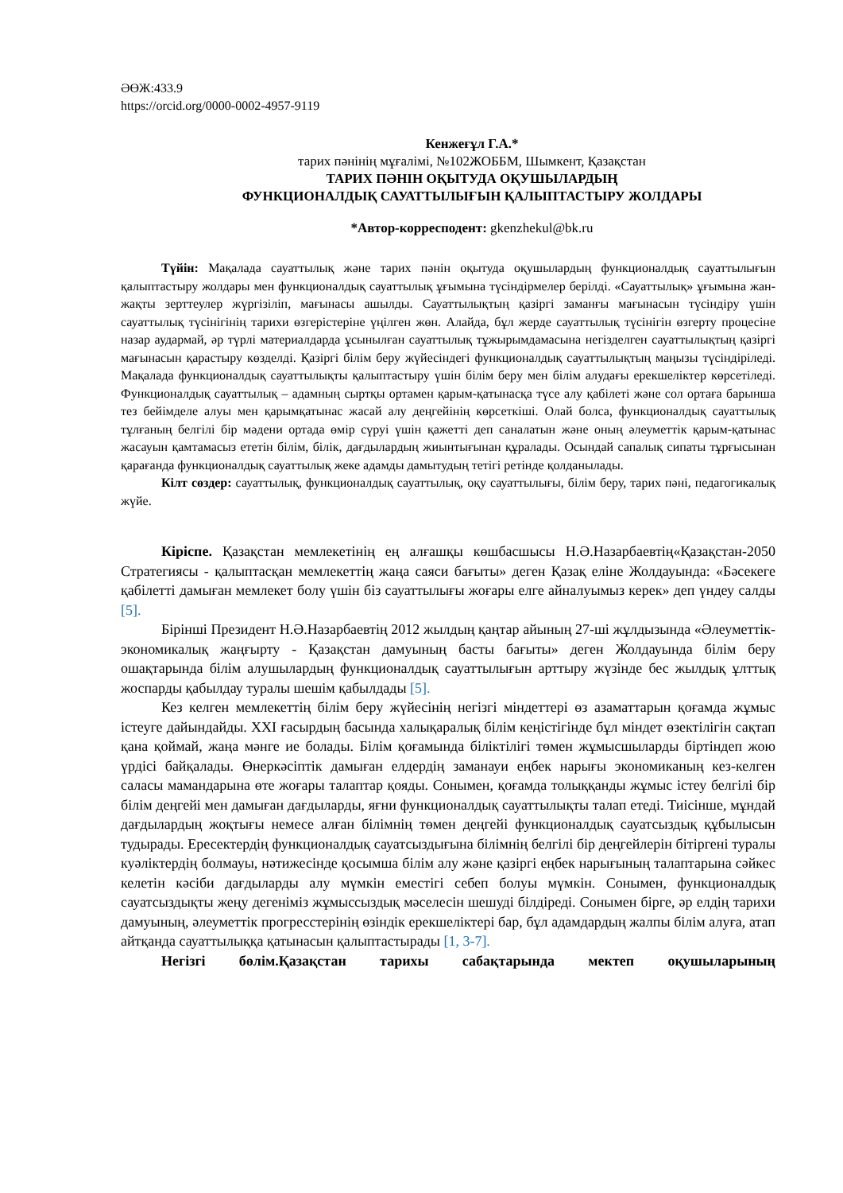ӘӨЖ:433.9
https://orcid.org/0000-0002-4957-9119
Кенжеғұл Г.А.*
тарих пәнінің мұғалімі, №102ЖОББМ, Шымкент, Қазақстан
ТАРИХ ПӘНІН ОҚЫТУДА ОҚУШЫЛАРДЫҢ
ФУНКЦИОНАЛДЫҚ САУАТТЫЛЫҒЫН ҚАЛЫПТАСТЫРУ ЖОЛДАРЫ
*Автор-корресподент: gkenzhekul@bk.ru
Түйін: Мақалада сауаттылық және тарих пәнін оқытуда оқушылардың функционалдық сауаттылығын қалыптастыру жолдары мен функционалдық сауаттылық ұғымына түсіндірмелер берілді. «Сауаттылық» ұғымына жан-жақты зерттеулер жүргізіліп, мағынасы ашылды. Сауаттылықтың қазіргі заманғы мағынасын түсіндіру үшін сауаттылық түсінігінің тарихи өзгерістеріне үңілген жөн. Алайда, бұл жерде сауаттылық түсінігін өзгерту процесіне назар аудармай, әр түрлі материалдарда ұсынылған сауаттылық тұжырымдамасына негізделген сауаттылықтың қазіргі мағынасын қарастыру көзделді. Қазіргі білім беру жүйесіндегі функционалдық сауаттылықтың маңызы түсіндіріледі. Мақалада функционалдық сауаттылықты қалыптастыру үшін білім беру мен білім алудағы ерекшеліктер көрсетіледі. Функционалдық сауаттылық – адамның сыртқы ортамен қарым-қатынасқа түсе алу қабілеті және сол ортаға барынша тез бейімделе алуы мен қарымқатынас жасай алу деңгейінің көрсеткіші. Олай болса, функционалдық сауаттылық тұлғаның белгілі бір мәдени ортада өмір сүруі үшін қажетті деп саналатын және оның әлеуметтік қарым-қатынас жасауын қамтамасыз ететін білім, білік, дағдылардың жиынтығынан құралады. Осындай сапалық сипаты тұрғысынан қарағанда функционалдық сауаттылық жеке адамды дамытудың тетігі ретінде қолданылады.
Кілт сөздер: сауаттылық, функционалдық сауаттылық, оқу сауаттылығы, білім беру, тарих пәні, педагогикалық жүйе.
Кіріспе. Қазақстан мемлекетінің ең алғашқы көшбасшысы Н.Ә.Назарбаевтің«Қазақстан-2050 Стратегиясы - қалыптасқан мемлекеттің жаңа саяси бағыты» деген Қазақ еліне Жолдауында: «Бәсекеге қабілетті дамыған мемлекет болу үшін біз сауаттылығы жоғары елге айналуымыз керек» деп үндеу салды [5].
Бірінші Президент Н.Ә.Назарбаевтің 2012 жылдың қаңтар айының 27-ші жұлдызында «Әлеуметтік-экономикалық жаңғырту - Қазақстан дамуының басты бағыты» деген Жолдауында білім беру ошақтарында білім алушылардың функционалдық сауаттылығын арттыру жүзінде бес жылдық ұлттық жоспарды қабылдау туралы шешім қабылдады [5].
Кез келген мемлекеттің білім беру жүйесінің негізгі міндеттері өз азаматтарын қоғамда жұмыс істеуге дайындайды. XXI ғасырдың басында халықаралық білім кеңістігінде бұл міндет өзектілігін сақтап қана қоймай, жаңа мәнге ие болады. Білім қоғамында біліктілігі төмен жұмысшыларды біртіндеп жою үрдісі байқалады. Өнеркәсіптік дамыған елдердің заманауи еңбек нарығы экономиканың кез-келген саласы мамандарына өте жоғары талаптар қояды. Сонымен, қоғамда толыққанды жұмыс істеу белгілі бір білім деңгейі мен дамыған дағдыларды, яғни функционалдық сауаттылықты талап етеді. Тиісінше, мұндай дағдылардың жоқтығы немесе алған білімнің төмен деңгейі функционалдық сауатсыздық құбылысын тудырады. Ересектердің функционалдық сауатсыздығына білімнің белгілі бір деңгейлерін бітіргені туралы куәліктердің болмауы, нәтижесінде қосымша білім алу және қазіргі еңбек нарығының талаптарына сәйкес келетін кәсіби дағдыларды алу мүмкін еместігі себеп болуы мүмкін. Сонымен, функционалдық сауатсыздықты жеңу дегеніміз жұмыссыздық мәселесін шешуді білдіреді. Сонымен бірге, әр елдің тарихи дамуының, әлеуметтік прогресстерінің өзіндік ерекшеліктері бар, бұл адамдардың жалпы білім алуға, атап айтқанда сауаттылыққа қатынасын қалыптастырады [1, 3-7].
Негізгі бөлім.Қазақстан тарихы сабақтарында мектеп оқушыларының